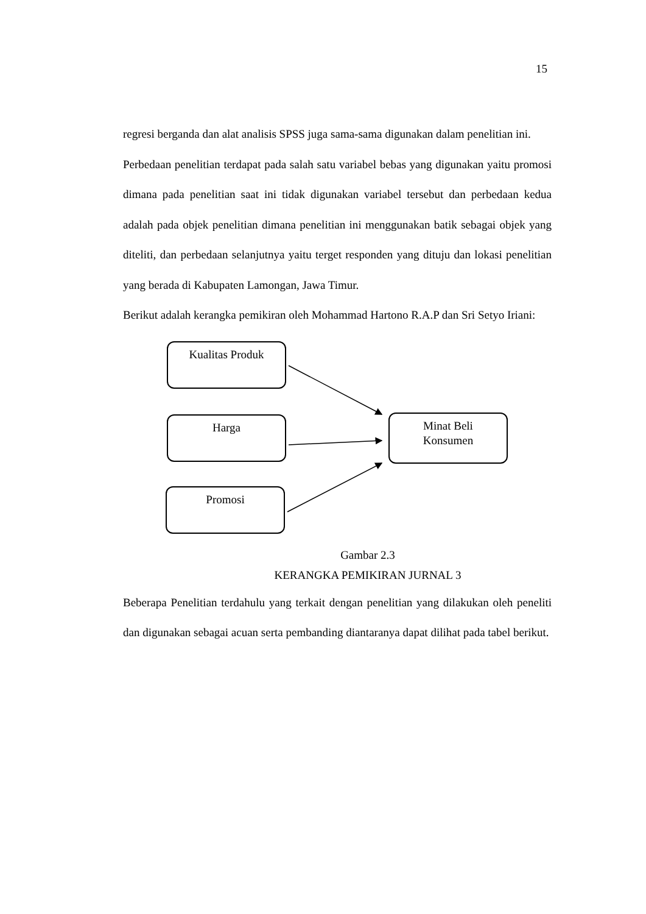15
regresi berganda dan alat analisis SPSS juga sama-sama digunakan dalam penelitian ini.
Perbedaan penelitian terdapat pada salah satu variabel bebas yang digunakan yaitu promosi dimana pada penelitian saat ini tidak digunakan variabel tersebut dan perbedaan kedua adalah pada objek penelitian dimana penelitian ini menggunakan batik sebagai objek yang diteliti, dan perbedaan selanjutnya yaitu terget responden yang dituju dan lokasi penelitian yang berada di Kabupaten Lamongan, Jawa Timur.
Berikut adalah kerangka pemikiran oleh Mohammad Hartono R.A.P dan Sri Setyo Iriani:
Kualitas Produk
Harga
Minat Beli
Konsumen
Promosi
Gambar 2.3
KERANGKA PEMIKIRAN JURNAL 3
Beberapa Penelitian terdahulu yang terkait dengan penelitian yang dilakukan oleh peneliti dan digunakan sebagai acuan serta pembanding diantaranya dapat dilihat pada tabel berikut.